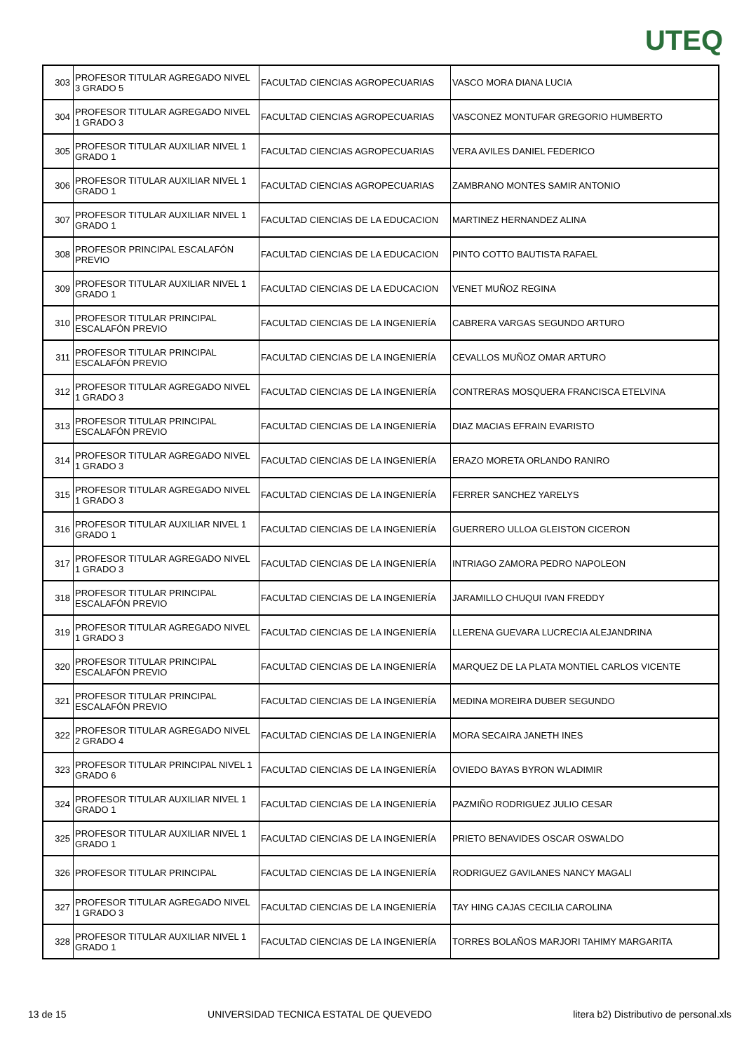UTEQ
| 303 | PROFESOR TITULAR AGREGADO NIVEL 3 GRADO 5 | FACULTAD CIENCIAS AGROPECUARIAS | VASCO MORA DIANA LUCIA |
| 304 | PROFESOR TITULAR AGREGADO NIVEL 1 GRADO 3 | FACULTAD CIENCIAS AGROPECUARIAS | VASCONEZ MONTUFAR GREGORIO HUMBERTO |
| 305 | PROFESOR TITULAR AUXILIAR NIVEL 1 GRADO 1 | FACULTAD CIENCIAS AGROPECUARIAS | VERA AVILES DANIEL FEDERICO |
| 306 | PROFESOR TITULAR AUXILIAR NIVEL 1 GRADO 1 | FACULTAD CIENCIAS AGROPECUARIAS | ZAMBRANO MONTES SAMIR ANTONIO |
| 307 | PROFESOR TITULAR AUXILIAR NIVEL 1 GRADO 1 | FACULTAD CIENCIAS DE LA EDUCACION | MARTINEZ HERNANDEZ ALINA |
| 308 | PROFESOR PRINCIPAL ESCALAFÓN PREVIO | FACULTAD CIENCIAS DE LA EDUCACION | PINTO COTTO BAUTISTA RAFAEL |
| 309 | PROFESOR TITULAR AUXILIAR NIVEL 1 GRADO 1 | FACULTAD CIENCIAS DE LA EDUCACION | VENET MUÑOZ REGINA |
| 310 | PROFESOR TITULAR PRINCIPAL ESCALAFÓN PREVIO | FACULTAD CIENCIAS DE LA INGENIERÍA | CABRERA VARGAS SEGUNDO ARTURO |
| 311 | PROFESOR TITULAR PRINCIPAL ESCALAFÓN PREVIO | FACULTAD CIENCIAS DE LA INGENIERÍA | CEVALLOS MUÑOZ OMAR ARTURO |
| 312 | PROFESOR TITULAR AGREGADO NIVEL 1 GRADO 3 | FACULTAD CIENCIAS DE LA INGENIERÍA | CONTRERAS MOSQUERA FRANCISCA ETELVINA |
| 313 | PROFESOR TITULAR PRINCIPAL ESCALAFÓN PREVIO | FACULTAD CIENCIAS DE LA INGENIERÍA | DIAZ MACIAS EFRAIN EVARISTO |
| 314 | PROFESOR TITULAR AGREGADO NIVEL 1 GRADO 3 | FACULTAD CIENCIAS DE LA INGENIERÍA | ERAZO MORETA ORLANDO RANIRO |
| 315 | PROFESOR TITULAR AGREGADO NIVEL 1 GRADO 3 | FACULTAD CIENCIAS DE LA INGENIERÍA | FERRER SANCHEZ YARELYS |
| 316 | PROFESOR TITULAR AUXILIAR NIVEL 1 GRADO 1 | FACULTAD CIENCIAS DE LA INGENIERÍA | GUERRERO ULLOA GLEISTON CICERON |
| 317 | PROFESOR TITULAR AGREGADO NIVEL 1 GRADO 3 | FACULTAD CIENCIAS DE LA INGENIERÍA | INTRIAGO ZAMORA PEDRO NAPOLEON |
| 318 | PROFESOR TITULAR PRINCIPAL ESCALAFÓN PREVIO | FACULTAD CIENCIAS DE LA INGENIERÍA | JARAMILLO CHUQUI IVAN FREDDY |
| 319 | PROFESOR TITULAR AGREGADO NIVEL 1 GRADO 3 | FACULTAD CIENCIAS DE LA INGENIERÍA | LLERENA GUEVARA LUCRECIA ALEJANDRINA |
| 320 | PROFESOR TITULAR PRINCIPAL ESCALAFÓN PREVIO | FACULTAD CIENCIAS DE LA INGENIERÍA | MARQUEZ DE LA PLATA MONTIEL CARLOS VICENTE |
| 321 | PROFESOR TITULAR PRINCIPAL ESCALAFÓN PREVIO | FACULTAD CIENCIAS DE LA INGENIERÍA | MEDINA MOREIRA DUBER SEGUNDO |
| 322 | PROFESOR TITULAR AGREGADO NIVEL 2 GRADO 4 | FACULTAD CIENCIAS DE LA INGENIERÍA | MORA SECAIRA JANETH INES |
| 323 | PROFESOR TITULAR PRINCIPAL NIVEL 1 GRADO 6 | FACULTAD CIENCIAS DE LA INGENIERÍA | OVIEDO BAYAS BYRON WLADIMIR |
| 324 | PROFESOR TITULAR AUXILIAR NIVEL 1 GRADO 1 | FACULTAD CIENCIAS DE LA INGENIERÍA | PAZMIÑO RODRIGUEZ JULIO CESAR |
| 325 | PROFESOR TITULAR AUXILIAR NIVEL 1 GRADO 1 | FACULTAD CIENCIAS DE LA INGENIERÍA | PRIETO BENAVIDES OSCAR OSWALDO |
| 326 | PROFESOR TITULAR PRINCIPAL | FACULTAD CIENCIAS DE LA INGENIERÍA | RODRIGUEZ GAVILANES NANCY MAGALI |
| 327 | PROFESOR TITULAR AGREGADO NIVEL 1 GRADO 3 | FACULTAD CIENCIAS DE LA INGENIERÍA | TAY HING CAJAS CECILIA CAROLINA |
| 328 | PROFESOR TITULAR AUXILIAR NIVEL 1 GRADO 1 | FACULTAD CIENCIAS DE LA INGENIERÍA | TORRES BOLAÑOS MARJORI TAHIMY MARGARITA |
13 de 15 UNIVERSIDAD TECNICA ESTATAL DE QUEVEDO litera b2) Distributivo de personal.xls